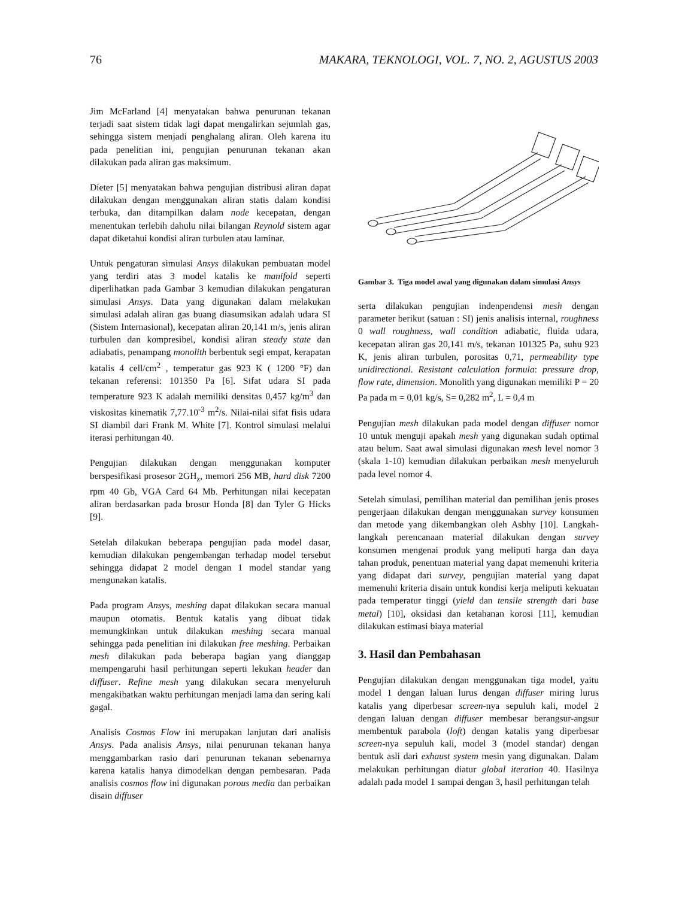76 MAKARA, TEKNOLOGI, VOL. 7, NO. 2, AGUSTUS 2003
Jim McFarland [4] menyatakan bahwa penurunan tekanan terjadi saat sistem tidak lagi dapat mengalirkan sejumlah gas, sehingga sistem menjadi penghalang aliran. Oleh karena itu pada penelitian ini, pengujian penurunan tekanan akan dilakukan pada aliran gas maksimum.
Dieter [5] menyatakan bahwa pengujian distribusi aliran dapat dilakukan dengan menggunakan aliran statis dalam kondisi terbuka, dan ditampilkan dalam node kecepatan, dengan menentukan terlebih dahulu nilai bilangan Reynold sistem agar dapat diketahui kondisi aliran turbulen atau laminar.
Untuk pengaturan simulasi Ansys dilakukan pembuatan model yang terdiri atas 3 model katalis ke manifold seperti diperlihatkan pada Gambar 3 kemudian dilakukan pengaturan simulasi Ansys. Data yang digunakan dalam melakukan simulasi adalah aliran gas buang diasumsikan adalah udara SI (Sistem Internasional), kecepatan aliran 20,141 m/s, jenis aliran turbulen dan kompresibel, kondisi aliran steady state dan adiabatis, penampang monolith berbentuk segi empat, kerapatan katalis 4 cell/cm<sup>2</sup> , temperatur gas 923 K ( 1200 °F) dan tekanan referensi: 101350 Pa [6]. Sifat udara SI pada temperature 923 K adalah memiliki densitas 0,457 kg/m<sup>3</sup> dan viskositas kinematik 7,77.10<sup>-3</sup> m<sup>2</sup>/s. Nilai-nilai sifat fisis udara SI diambil dari Frank M. White [7]. Kontrol simulasi melalui iterasi perhitungan 40.
Pengujian dilakukan dengan menggunakan komputer berspesifikasi prosesor 2GH<sub>z</sub>, memori 256 MB, hard disk 7200 rpm 40 Gb, VGA Card 64 Mb. Perhitungan nilai kecepatan aliran berdasarkan pada brosur Honda [8] dan Tyler G Hicks [9].
Setelah dilakukan beberapa pengujian pada model dasar, kemudian dilakukan pengembangan terhadap model tersebut sehingga didapat 2 model dengan 1 model standar yang mengunakan katalis.
Pada program Ansys, meshing dapat dilakukan secara manual maupun otomatis. Bentuk katalis yang dibuat tidak memungkinkan untuk dilakukan meshing secara manual sehingga pada penelitian ini dilakukan free meshing. Perbaikan mesh dilakukan pada beberapa bagian yang dianggap mempengaruhi hasil perhitungan seperti lekukan header dan diffuser. Refine mesh yang dilakukan secara menyeluruh mengakibatkan waktu perhitungan menjadi lama dan sering kali gagal.
Analisis Cosmos Flow ini merupakan lanjutan dari analisis Ansys. Pada analisis Ansys, nilai penurunan tekanan hanya menggambarkan rasio dari penurunan tekanan sebenarnya karena katalis hanya dimodelkan dengan pembesaran. Pada analisis cosmos flow ini digunakan porous media dan perbaikan disain diffuser
Gambar 3. Tiga model awal yang digunakan dalam simulasi Ansys
serta dilakukan pengujian indenpendensi mesh dengan parameter berikut (satuan : SI) jenis analisis internal, roughness 0 wall roughness, wall condition adiabatic, fluida udara, kecepatan aliran gas 20,141 m/s, tekanan 101325 Pa, suhu 923 K, jenis aliran turbulen, porositas 0,71, permeability type unidirectional. Resistant calculation formula: pressure drop, flow rate, dimension. Monolith yang digunakan memiliki P = 20 Pa pada m = 0,01 kg/s, S= 0,282 m<sup>2</sup>, L = 0,4 m
Pengujian mesh dilakukan pada model dengan diffuser nomor 10 untuk menguji apakah mesh yang digunakan sudah optimal atau belum. Saat awal simulasi digunakan mesh level nomor 3 (skala 1-10) kemudian dilakukan perbaikan mesh menyeluruh pada level nomor 4.
Setelah simulasi, pemilihan material dan pemilihan jenis proses pengerjaan dilakukan dengan menggunakan survey konsumen dan metode yang dikembangkan oleh Asbhy [10]. Langkah-langkah perencanaan material dilakukan dengan survey konsumen mengenai produk yang meliputi harga dan daya tahan produk, penentuan material yang dapat memenuhi kriteria yang didapat dari survey, pengujian material yang dapat memenuhi kriteria disain untuk kondisi kerja meliputi kekuatan pada temperatur tinggi (yield dan tensile strength dari base metal) [10], oksidasi dan ketahanan korosi [11], kemudian dilakukan estimasi biaya material
3. Hasil dan Pembahasan
Pengujian dilakukan dengan menggunakan tiga model, yaitu model 1 dengan laluan lurus dengan diffuser miring lurus katalis yang diperbesar screen-nya sepuluh kali, model 2 dengan laluan dengan diffuser membesar berangsur-angsur membentuk parabola (loft) dengan katalis yang diperbesar screen-nya sepuluh kali, model 3 (model standar) dengan bentuk asli dari exhaust system mesin yang digunakan. Dalam melakukan perhitungan diatur global iteration 40. Hasilnya adalah pada model 1 sampai dengan 3, hasil perhitungan telah